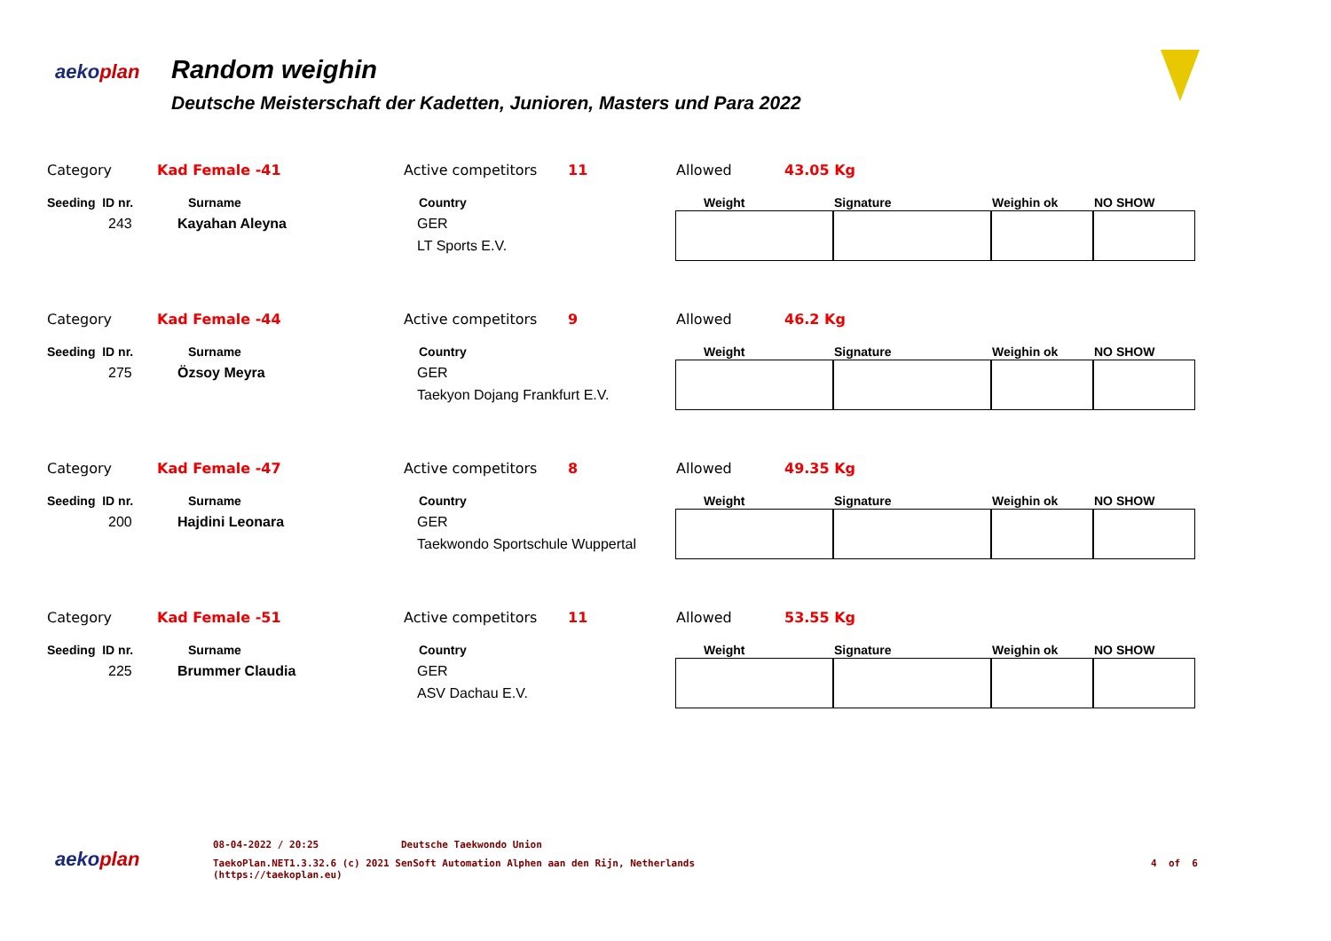aekoplan Random weighin
Deutsche Meisterschaft der Kadetten, Junioren, Masters und Para 2022
| Category | Kad Female -41 | Active competitors | 11 | Allowed | 43.05 Kg | | | |
| Seeding ID nr. | Surname | Country | | Weight | | Signature | Weighin ok | NO SHOW |
| 243 | Kayahan Aleyna | GER LT Sports E.V. | | | | | | |
| Category | Kad Female -44 | Active competitors | 9 | Allowed | 46.2 Kg | | | |
| Seeding ID nr. | Surname | Country | | Weight | | Signature | Weighin ok | NO SHOW |
| 275 | Özsoy Meyra | GER Taekyon Dojang Frankfurt E.V. | | | | | | |
| Category | Kad Female -47 | Active competitors | 8 | Allowed | 49.35 Kg | | | |
| Seeding ID nr. | Surname | Country | | Weight | | Signature | Weighin ok | NO SHOW |
| 200 | Hajdini Leonara | GER Taekwondo Sportschule Wuppertal | | | | | | |
| Category | Kad Female -51 | Active competitors | 11 | Allowed | 53.55 Kg | | | |
| Seeding ID nr. | Surname | Country | | Weight | | Signature | Weighin ok | NO SHOW |
| 225 | Brummer Claudia | GER ASV Dachau E.V. | | | | | | |
aekoplan
08-04-2022 / 20:25 Deutsche Taekwondo Union
TaekoPlan.NET1.3.32.6 (c) 2021 SenSoft Automation Alphen aan den Rijn, Netherlands
(https://taekoplan.eu) 4 of 6